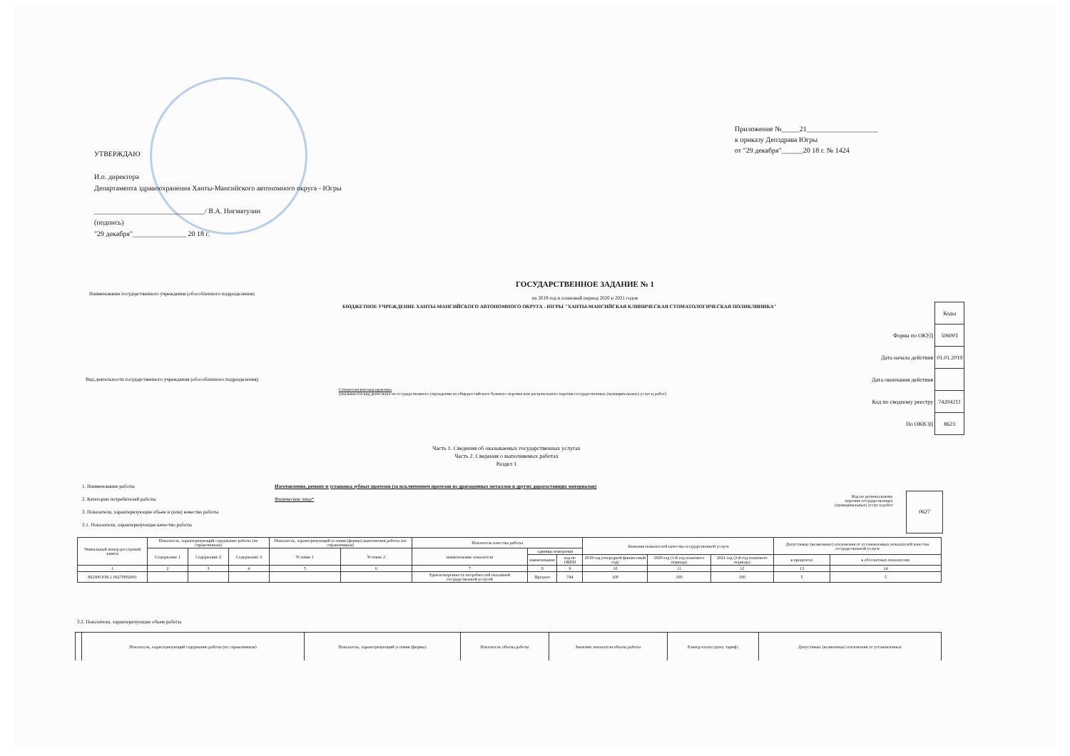Приложение №_____21____________________
к приказу Депздрава Югры
от "29 декабря"______20 18 г. № 1424
УТВЕРЖДАЮ
И.о. директора
Департамента здравоохранения Ханты-Мансийского автономного округа - Югры
_______________________________/ В.А. Нигматулин
(подпись)
"29 декабря"_______________ 20 18 г.
ГОСУДАРСТВЕННОЕ ЗАДАНИЕ № 1
на 2019 год и плановый период 2020 и 2021 годов
Наименование государственного учреждения (обособленного подразделения)
БЮДЖЕТНОЕ УЧРЕЖДЕНИЕ ХАНТЫ-МАНСИЙСКОГО АВТОНОМНОГО ОКРУГА - ЮГРЫ "ХАНТЫ-МАНСИЙСКАЯ КЛИНИЧЕСКАЯ СТОМАТОЛОГИЧЕСКАЯ ПОЛИКЛИНИКА"
| | Коды |
| Форма по ОКУД | 506001 |
| Дата начала действия | 01.01.2019 |
| Дата окончания действия | |
| Код по сводному реестру | 74204211 |
| По ОКВЭД | 8623 |
Вид деятельности государственного учреждения (обособленного подразделения)
Стоматологическая практика
(указывается вид деятельности государственного учреждения из общероссийского базового перечня или регионального перечня государственных (муниципальных) услуг и работ)
Часть 1. Сведения об оказываемых государственных услугах
Часть 2. Сведения о выполняемых работах
Раздел 1
1. Наименование работы
2. Категории потребителей работы
3. Показатели, характеризующие объем и (или) качество работы
3.1. Показатели, характеризующие качество работы
Изготовление, ремонт и установка зубных протезов (за исключением протезов из драгоценных металлов и других дорогостоящих материалов)
Физические лица*
Код по региональному
перечню государственных
(муниципальных) услуг и работ
0627
| Уникальный номер реестровой записи | Показатель, характеризующий содержание работы (по справочникам) | | | Показатель, характеризующий условия (формы) выполнения работы (по справочникам) | | Показатель качества работы | | | Значения показателей качества государственной услуги | | | Допустимые (возможные) отклонения от установленных показателей качества государственной услуги | |
| --- | --- | --- | --- | --- | --- | --- | --- | --- | --- | --- | --- | --- | --- |
| | Содержание 1 | Содержание 2 | Содержание 3 | Условие 1 | Условие 2 | наименование показателя | единица измерения | | | | | | |
| | | | | | | | наименование | код по ОКЕИ | 2019 год (очередной финансовый год) | 2020 год (1-й год планового периода) | 2021 год (2-й год планового периода) | в процентах | в абсолютных показателях |
| 1 | 2 | 3 | 4 | 5 | 6 | 7 | 8 | 9 | 10 | 11 | 12 | 13 | 14 |
| 862300.Р.86.1.06270002001 | | | | | | Удовлетворенность потребителей оказанной государственной услугой | Процент | 744 | 100 | 100 | 100 | 5 | 5 |
3.2. Показатели, характеризующие объем работы
| | Показатель, характеризующий содержание работы (по справочникам) | Показатель, характеризующий условия (формы) | Показатель объема работы | Значение показателя объема работы | Размер платы (цена, тариф) | Допустимые (возможные) отклонения от установленных |
| --- | --- | --- | --- | --- | --- | --- |